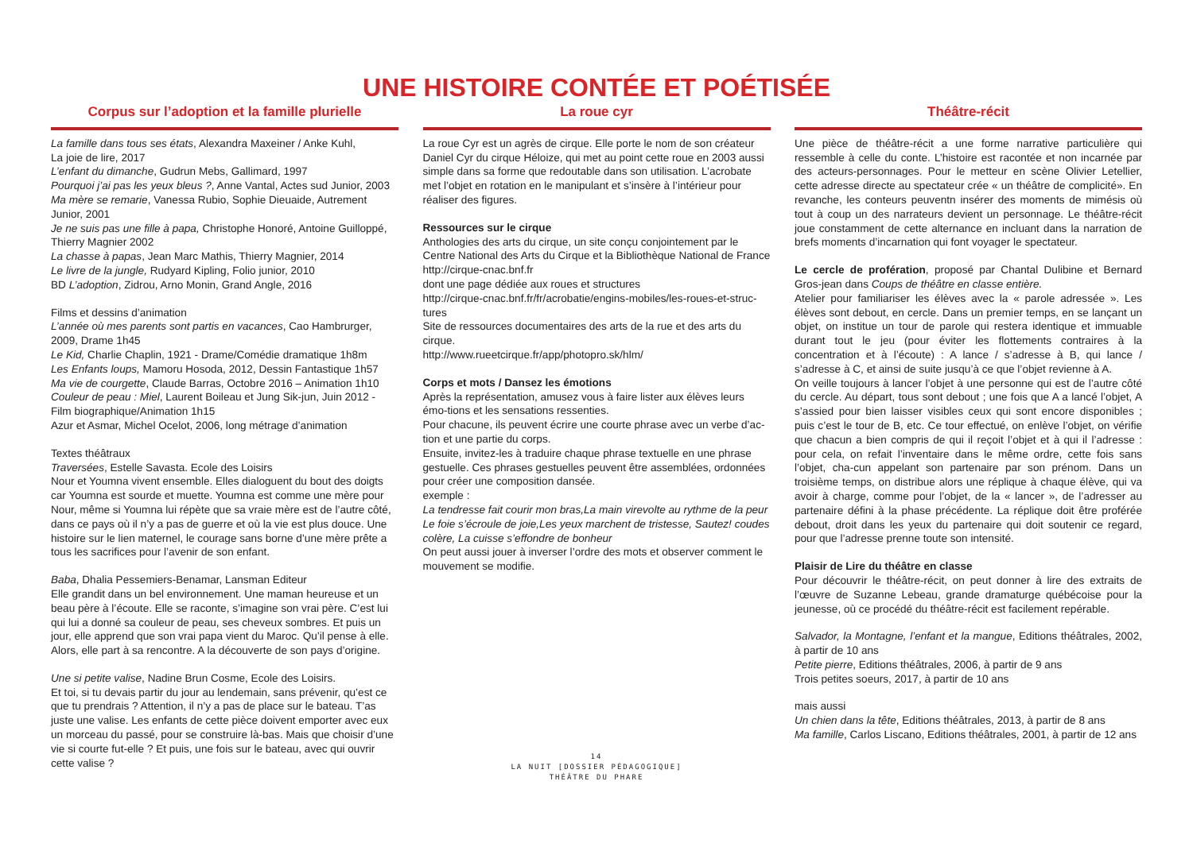UNE HISTOIRE CONTÉE ET POÉTISÉE
Corpus sur l’adoption et la famille plurielle
La famille dans tous ses états, Alexandra Maxeiner / Anke Kuhl,
La joie de lire, 2017
L’enfant du dimanche, Gudrun Mebs, Gallimard, 1997
Pourquoi j’ai pas les yeux bleus ?, Anne Vantal, Actes sud Junior, 2003
Ma mère se remarie, Vanessa Rubio, Sophie Dieuaide, Autrement Junior, 2001
Je ne suis pas une fille à papa, Christophe Honoré, Antoine Guilloppé, Thierry Magnier 2002
La chasse à papas, Jean Marc Mathis, Thierry Magnier, 2014
Le livre de la jungle, Rudyard Kipling, Folio junior, 2010
BD L’adoption, Zidrou, Arno Monin, Grand Angle, 2016
Films et dessins d’animation
L’année où mes parents sont partis en vacances, Cao Hambrurger, 2009, Drame 1h45
Le Kid, Charlie Chaplin, 1921 - Drame/Comédie dramatique 1h8m
Les Enfants loups, Mamoru Hosoda, 2012, Dessin Fantastique 1h57
Ma vie de courgette, Claude Barras, Octobre 2016 – Animation 1h10
Couleur de peau : Miel, Laurent Boileau et Jung Sik-jun, Juin 2012 - Film biographique/Animation 1h15
Azur et Asmar, Michel Ocelot, 2006, long métrage d’animation
Textes théâtraux
Traversées, Estelle Savasta. Ecole des Loisirs
Nour et Youmna vivent ensemble. Elles dialoguent du bout des doigts car Youmna est sourde et muette. Youmna est comme une mère pour Nour, même si Youmna lui répète que sa vraie mère est de l’autre côté, dans ce pays où il n’y a pas de guerre et où la vie est plus douce. Une histoire sur le lien maternel, le courage sans borne d’une mère prête a tous les sacrifices pour l’avenir de son enfant.
Baba, Dhalia Pessemiers-Benamar, Lansman Editeur
Elle grandit dans un bel environnement. Une maman heureuse et un beau père à l’écoute. Elle se raconte, s’imagine son vrai père. C’est lui qui lui a donné sa couleur de peau, ses cheveux sombres. Et puis un jour, elle apprend que son vrai papa vient du Maroc. Qu’il pense à elle. Alors, elle part à sa rencontre. A la découverte de son pays d’origine.
Une si petite valise, Nadine Brun Cosme, Ecole des Loisirs.
Et toi, si tu devais partir du jour au lendemain, sans prévenir, qu’est ce que tu prendrais ? Attention, il n’y a pas de place sur le bateau. T’as juste une valise. Les enfants de cette pièce doivent emporter avec eux un morceau du passé, pour se construire là-bas. Mais que choisir d’une vie si courte fut-elle ? Et puis, une fois sur le bateau, avec qui ouvrir cette valise ?
La roue cyr
La roue Cyr est un agrès de cirque. Elle porte le nom de son créateur Daniel Cyr du cirque Héloize, qui met au point cette roue en 2003 aussi simple dans sa forme que redoutable dans son utilisation. L’acrobate met l’objet en rotation en le manipulant et s’insère à l’intérieur pour réaliser des figures.
Ressources sur le cirque
Anthologies des arts du cirque, un site conçu conjointement par le Centre National des Arts du Cirque et la Bibliothèque National de France
http://cirque-cnac.bnf.fr
dont une page dédiée aux roues et structures
http://cirque-cnac.bnf.fr/fr/acrobatie/engins-mobiles/les-roues-et-struc-tures
Site de ressources documentaires des arts de la rue et des arts du cirque.
http://www.rueetcirque.fr/app/photopro.sk/hlm/
Corps et mots / Dansez les émotions
Après la représentation, amusez vous à faire lister aux élèves leurs émo-tions et les sensations ressenties.
Pour chacune, ils peuvent écrire une courte phrase avec un verbe d’ac-tion et une partie du corps.
Ensuite, invitez-les à traduire chaque phrase textuelle en une phrase gestuelle. Ces phrases gestuelles peuvent être assemblées, ordonnées pour créer une composition dansée.
exemple :
La tendresse fait courir mon bras,La main virevolte au rythme de la peur Le foie s’écroule de joie,Les yeux marchent de tristesse, Sautez! coudes colère, La cuisse s’effondre de bonheur
On peut aussi jouer à inverser l’ordre des mots et observer comment le mouvement se modifie.
Théâtre-récit
Une pièce de théâtre-récit a une forme narrative particulière qui ressemble à celle du conte. L’histoire est racontée et non incarnée par des acteurs-personnages. Pour le metteur en scène Olivier Letellier, cette adresse directe au spectateur crée « un théâtre de complicité». En revanche, les conteurs peuventn insérer des moments de mimésis où tout à coup un des narrateurs devient un personnage. Le théâtre-récit joue constamment de cette alternance en incluant dans la narration de brefs moments d’incarnation qui font voyager le spectateur.
Le cercle de profération, proposé par Chantal Dulibine et Bernard Gros-jean dans Coups de théâtre en classe entière.
Atelier pour familiariser les élèves avec la « parole adressée ». Les élèves sont debout, en cercle. Dans un premier temps, en se lançant un objet, on institue un tour de parole qui restera identique et immuable durant tout le jeu (pour éviter les flottements contraires à la concentration et à l’écoute) : A lance / s’adresse à B, qui lance / s’adresse à C, et ainsi de suite jusqu’à ce que l’objet revienne à A.
On veille toujours à lancer l’objet à une personne qui est de l’autre côté du cercle. Au départ, tous sont debout ; une fois que A a lancé l’objet, A s’assied pour bien laisser visibles ceux qui sont encore disponibles ; puis c’est le tour de B, etc. Ce tour effectué, on enlève l’objet, on vérifie que chacun a bien compris de qui il reçoit l’objet et à qui il l’adresse : pour cela, on refait l’inventaire dans le même ordre, cette fois sans l’objet, cha-cun appelant son partenaire par son prénom. Dans un troisième temps, on distribue alors une réplique à chaque élève, qui va avoir à charge, comme pour l’objet, de la « lancer », de l’adresser au partenaire défini à la phase précédente. La réplique doit être proférée debout, droit dans les yeux du partenaire qui doit soutenir ce regard, pour que l’adresse prenne toute son intensité.
Plaisir de Lire du théâtre en classe
Pour découvrir le théâtre-récit, on peut donner à lire des extraits de l’œuvre de Suzanne Lebeau, grande dramaturge québécoise pour la jeunesse, où ce procédé du théâtre-récit est facilement repérable.
Salvador, la Montagne, l’enfant et la mangue, Editions théâtrales, 2002, à partir de 10 ans
Petite pierre, Editions théâtrales, 2006, à partir de 9 ans
Trois petites soeurs, 2017, à partir de 10 ans
mais aussi
Un chien dans la tête, Editions théâtrales, 2013, à partir de 8 ans
Ma famille, Carlos Liscano, Editions théâtrales, 2001, à partir de 12 ans
14
LA NUIT [DOSSIER PÉDAGOGIQUE]
THÉÂTRE DU PHARE